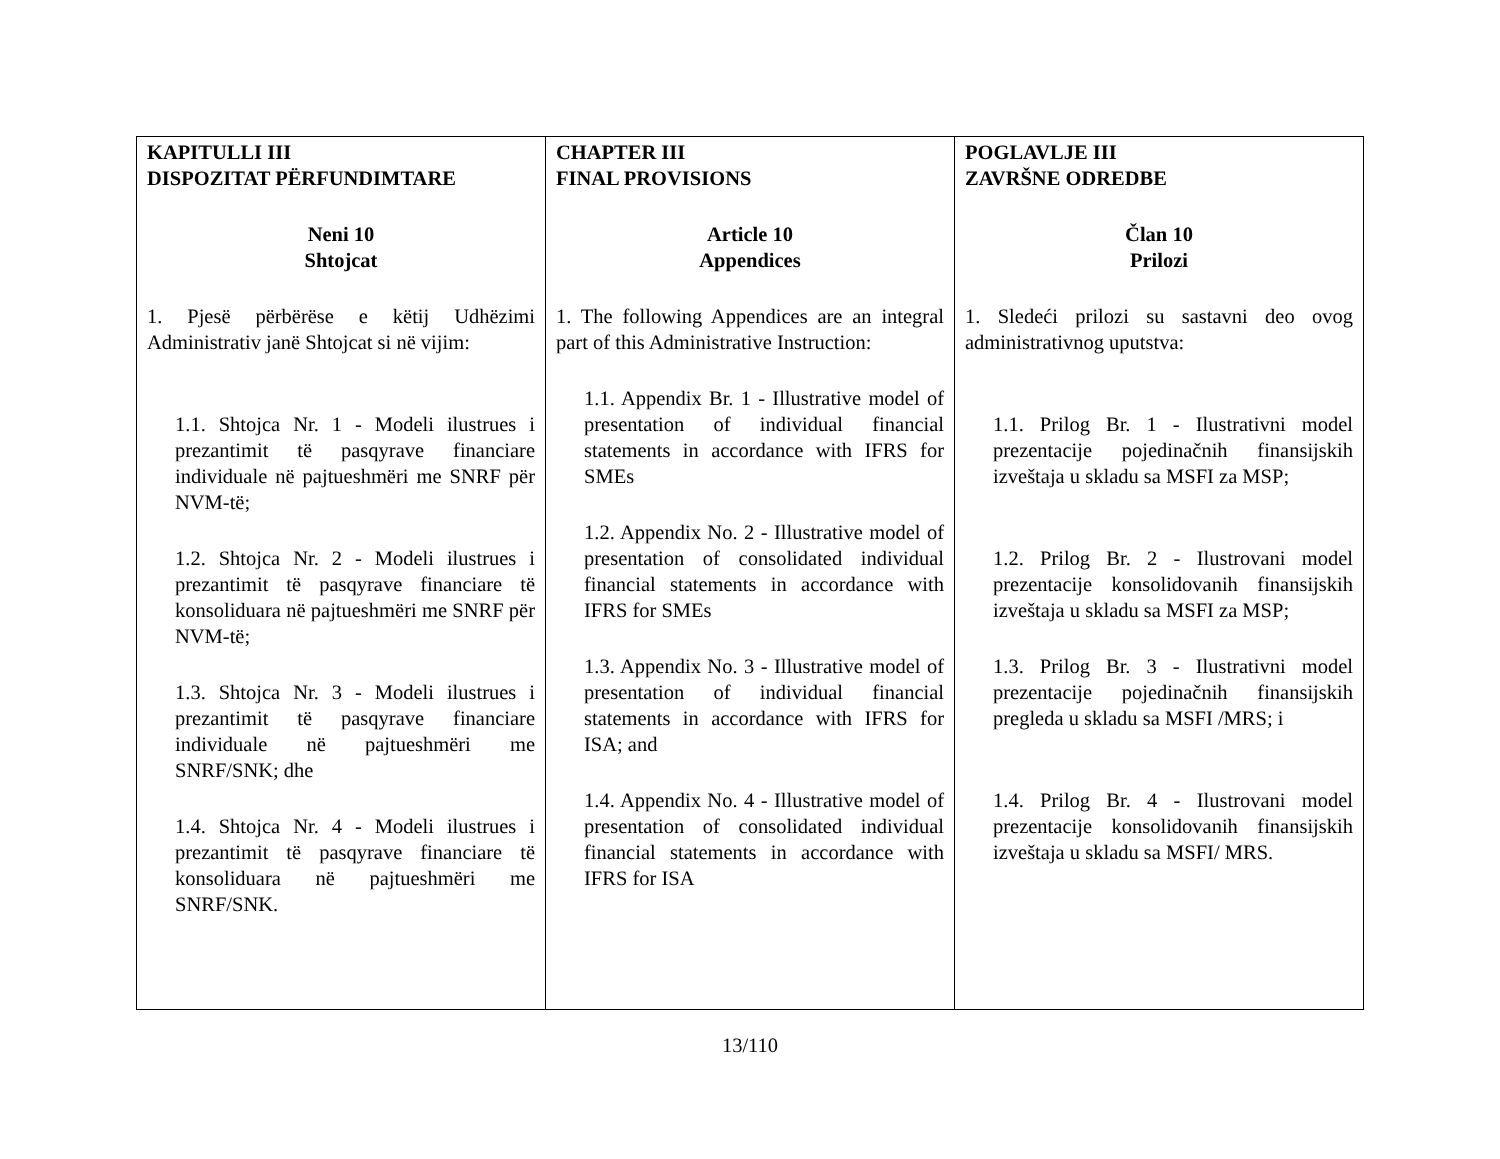| KAPITULLI III DISPOZITAT PËRFUNDIMTARE Neni 10 Shtojcat 1. Pjesë përbërëse e këtij Udhëzimi Administrativ janë Shtojcat si në vijim: 1.1. Shtojca Nr. 1 - Modeli ilustrues i prezantimit të pasqyrave financiare individuale në pajtueshmëri me SNRF për NVM-të; 1.2. Shtojca Nr. 2 - Modeli ilustrues i prezantimit të pasqyrave financiare të konsoliduara në pajtueshmëri me SNRF për NVM-të; 1.3. Shtojca Nr. 3 - Modeli ilustrues i prezantimit të pasqyrave financiare individuale në pajtueshmëri me SNRF/SNK; dhe 1.4. Shtojca Nr. 4 - Modeli ilustrues i prezantimit të pasqyrave financiare të konsoliduara në pajtueshmëri me SNRF/SNK. | CHAPTER III FINAL PROVISIONS Article 10 Appendices 1. The following Appendices are an integral part of this Administrative Instruction: 1.1. Appendix Br. 1 - Illustrative model of presentation of individual financial statements in accordance with IFRS for SMEs 1.2. Appendix No. 2 - Illustrative model of presentation of consolidated individual financial statements in accordance with IFRS for SMEs 1.3. Appendix No. 3 - Illustrative model of presentation of individual financial statements in accordance with IFRS for ISA; and 1.4. Appendix No. 4 - Illustrative model of presentation of consolidated individual financial statements in accordance with IFRS for ISA | POGLAVLJE III ZAVRŠNE ODREDBE Član 10 Prilozi 1. Sledeći prilozi su sastavni deo ovog administrativnog uputstva: 1.1. Prilog Br. 1 - Ilustrativni model prezentacije pojedinačnih finansijskih izveštaja u skladu sa MSFI za MSP; 1.2. Prilog Br. 2 - Ilustrovani model prezentacije konsolidovanih finansijskih izveštaja u skladu sa MSFI za MSP; 1.3. Prilog Br. 3 - Ilustrativni model prezentacije pojedinačnih finansijskih pregleda u skladu sa MSFI /MRS; i 1.4. Prilog Br. 4 - Ilustrovani model prezentacije konsolidovanih finansijskih izveštaja u skladu sa MSFI/ MRS. |
13/110